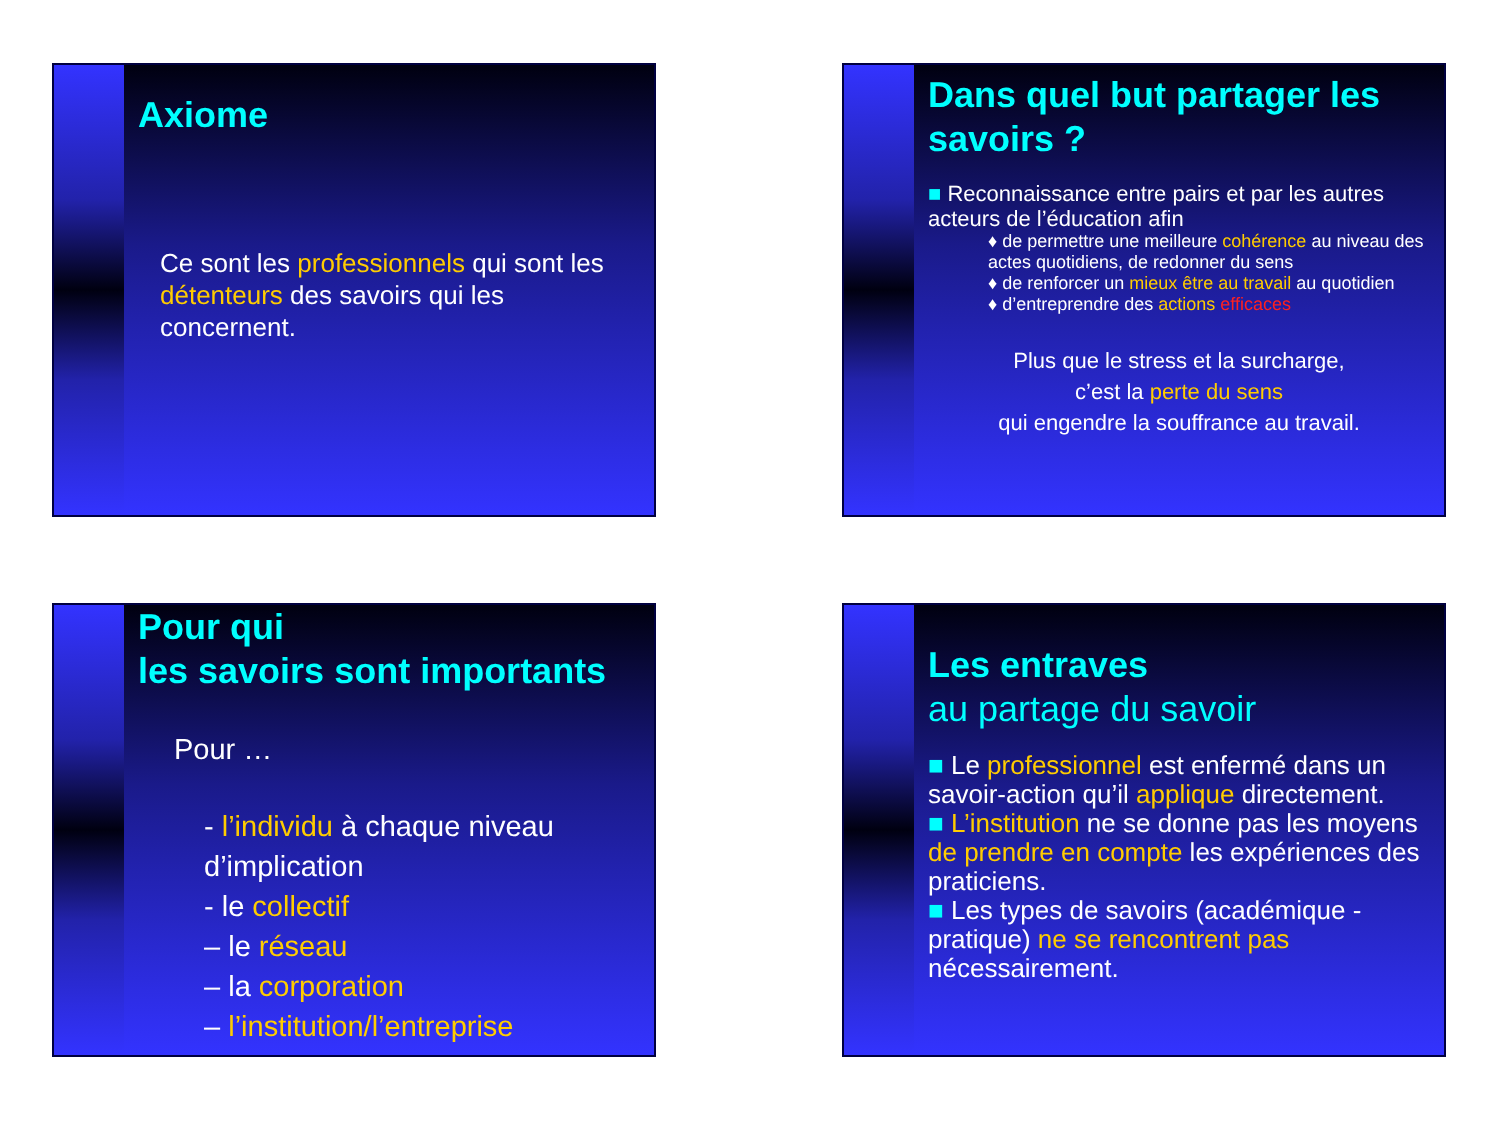Axiome
Ce sont les professionnels qui sont les détenteurs des savoirs qui les concernent.
Dans quel but partager les savoirs ?
■ Reconnaissance entre pairs et par les autres acteurs de l’éducation afin
♦ de permettre une meilleure cohérence au niveau des actes quotidiens, de redonner du sens
♦ de renforcer un mieux être au travail au quotidien
♦ d’entreprendre des actions efficaces
Plus que le stress et la surcharge,
c’est la perte du sens
qui engendre la souffrance au travail.
Pour qui
les savoirs sont importants
Pour …
- l’individu à chaque niveau d’implication
- le collectif
– le réseau
– la corporation
– l’institution/l’entreprise
Les entraves
au partage du savoir
■ Le professionnel est enfermé dans un savoir-action qu’il applique directement.
■ L’institution ne se donne pas les moyens de prendre en compte les expériences des praticiens.
■ Les types de savoirs (académique - pratique) ne se rencontrent pas nécessairement.